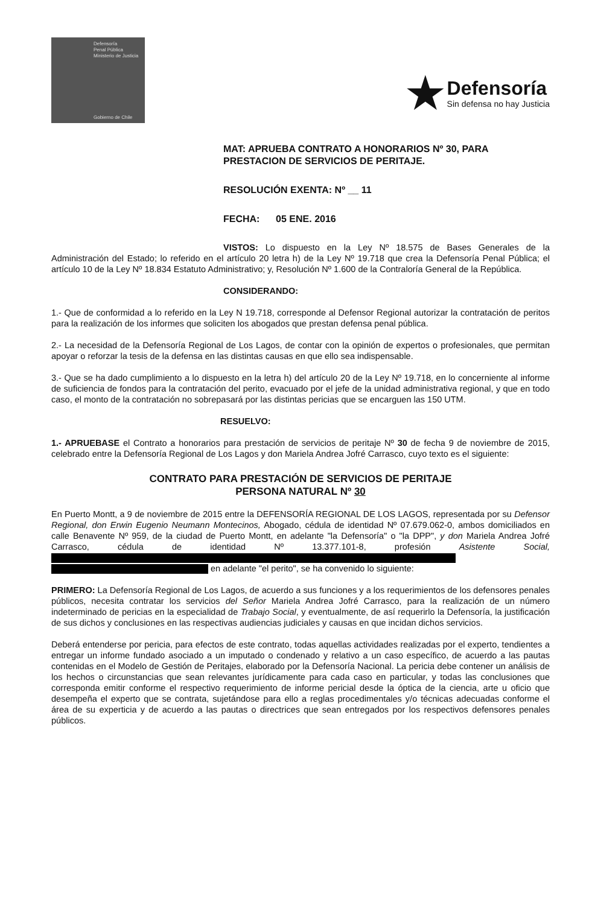Defensoría
Penal Pública
Ministerio de Justicia
Gobierno de Chile
★
Defensoría
Sin defensa no hay Justicia
MAT: APRUEBA CONTRATO A HONORARIOS Nº 30, PARA PRESTACION DE SERVICIOS DE PERITAJE.
RESOLUCIÓN EXENTA: Nº __ 11
FECHA: 05 ENE. 2016
VISTOS: Lo dispuesto en la Ley Nº 18.575 de Bases Generales de la Administración del Estado; lo referido en el artículo 20 letra h) de la Ley Nº 19.718 que crea la Defensoría Penal Pública; el artículo 10 de la Ley Nº 18.834 Estatuto Administrativo; y, Resolución Nº 1.600 de la Contraloría General de la República.
CONSIDERANDO:
1.- Que de conformidad a lo referido en la Ley N 19.718, corresponde al Defensor Regional autorizar la contratación de peritos para la realización de los informes que soliciten los abogados que prestan defensa penal pública.
2.- La necesidad de la Defensoría Regional de Los Lagos, de contar con la opinión de expertos o profesionales, que permitan apoyar o reforzar la tesis de la defensa en las distintas causas en que ello sea indispensable.
3.- Que se ha dado cumplimiento a lo dispuesto en la letra h) del artículo 20 de la Ley Nº 19.718, en lo concerniente al informe de suficiencia de fondos para la contratación del perito, evacuado por el jefe de la unidad administrativa regional, y que en todo caso, el monto de la contratación no sobrepasará por las distintas pericias que se encarguen las 150 UTM.
RESUELVO:
1.- APRUEBASE el Contrato a honorarios para prestación de servicios de peritaje Nº 30 de fecha 9 de noviembre de 2015, celebrado entre la Defensoría Regional de Los Lagos y don Mariela Andrea Jofré Carrasco, cuyo texto es el siguiente:
CONTRATO PARA PRESTACIÓN DE SERVICIOS DE PERITAJE
PERSONA NATURAL Nº 30
En Puerto Montt, a 9 de noviembre de 2015 entre la DEFENSORÍA REGIONAL DE LOS LAGOS, representada por su Defensor Regional, don Erwin Eugenio Neumann Montecinos, Abogado, cédula de identidad Nº 07.679.062-0, ambos domiciliados en calle Benavente Nº 959, de la ciudad de Puerto Montt, en adelante "la Defensoría" o "la DPP", y don Mariela Andrea Jofré Carrasco, cédula de identidad Nº 13.377.101-8, profesión Asistente Social,
en adelante "el perito", se ha convenido lo siguiente:
PRIMERO: La Defensoría Regional de Los Lagos, de acuerdo a sus funciones y a los requerimientos de los defensores penales públicos, necesita contratar los servicios del Señor Mariela Andrea Jofré Carrasco, para la realización de un número indeterminado de pericias en la especialidad de Trabajo Social, y eventualmente, de así requerirlo la Defensoría, la justificación de sus dichos y conclusiones en las respectivas audiencias judiciales y causas en que incidan dichos servicios.
Deberá entenderse por pericia, para efectos de este contrato, todas aquellas actividades realizadas por el experto, tendientes a entregar un informe fundado asociado a un imputado o condenado y relativo a un caso específico, de acuerdo a las pautas contenidas en el Modelo de Gestión de Peritajes, elaborado por la Defensoría Nacional. La pericia debe contener un análisis de los hechos o circunstancias que sean relevantes jurídicamente para cada caso en particular, y todas las conclusiones que corresponda emitir conforme el respectivo requerimiento de informe pericial desde la óptica de la ciencia, arte u oficio que desempeña el experto que se contrata, sujetándose para ello a reglas procedimentales y/o técnicas adecuadas conforme el área de su experticia y de acuerdo a las pautas o directrices que sean entregados por los respectivos defensores penales públicos.